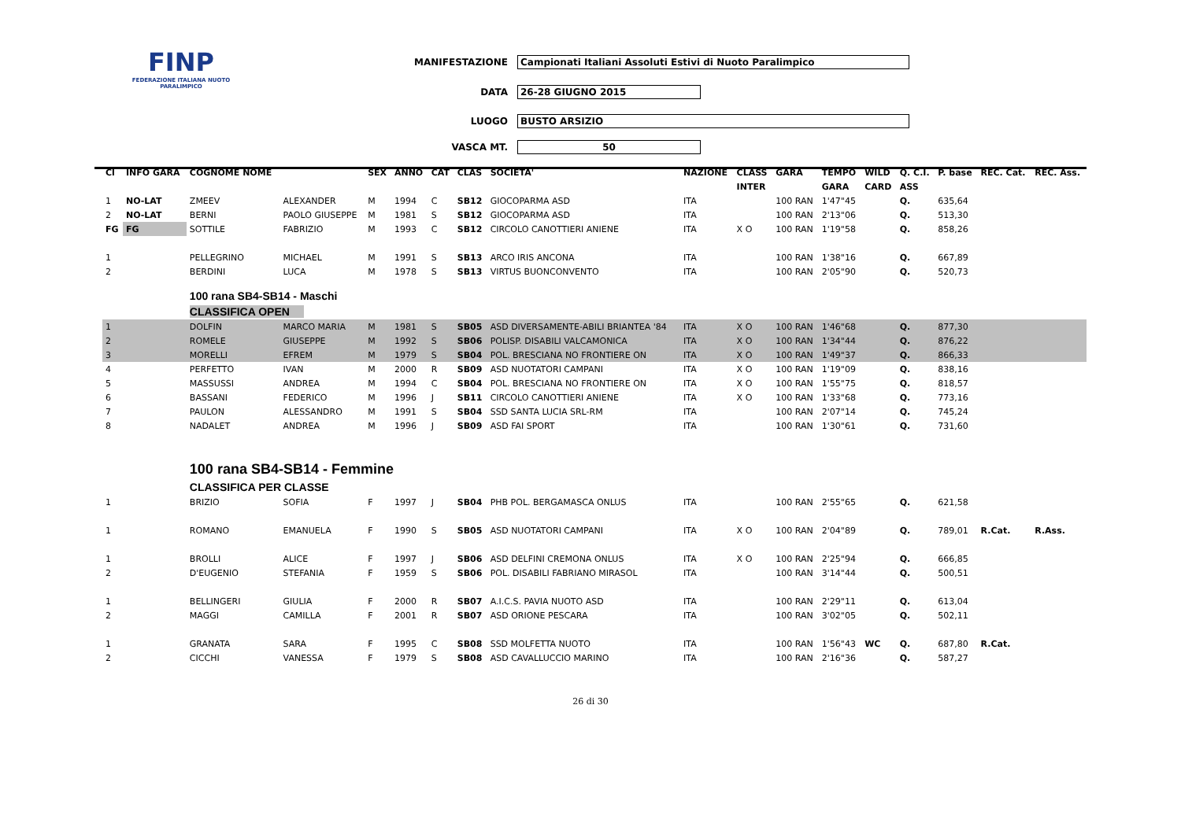FINP
FEDERAZIONE ITALIANA NUOTO PARALIMPICO
MANIFESTAZIONE Campionati Italiani Assoluti Estivi di Nuoto Paralimpico
DATA 26-28 GIUGNO 2015
LUOGO BUSTO ARSIZIO
VASCA MT. 50
| Cl | INFO GARA | COGNOME NOME | | SEX | ANNO | CAT | CLAS | SOCIETA' | NAZIONE | CLASS | GARA | TEMPO | WILD | Q. C.I. | P. base | REC. Cat. | REC. Ass. |
| --- | --- | --- | --- | --- | --- | --- | --- | --- | --- | --- | --- | --- | --- | --- | --- | --- | --- |
| | | | | | | | | | | INTER | | GARA | CARD | ASS | | | |
| 1 | NO-LAT | ZMEEV | ALEXANDER | M | 1994 | C | SB12 | GIOCOPARMA ASD | ITA | | 100 RAN | 1'47"45 | | Q. | 635,64 | | |
| 2 | NO-LAT | BERNI | PAOLO GIUSEPPE | M | 1981 | S | SB12 | GIOCOPARMA ASD | ITA | | 100 RAN | 2'13"06 | | Q. | 513,30 | | |
| FG | FG | SOTTILE | FABRIZIO | M | 1993 | C | SB12 | CIRCOLO CANOTTIERI ANIENE | ITA | X O | 100 RAN | 1'19"58 | | Q. | 858,26 | | |
| 1 | | PELLEGRINO | MICHAEL | M | 1991 | S | SB13 | ARCO IRIS ANCONA | ITA | | 100 RAN | 1'38"16 | | Q. | 667,89 | | |
| 2 | | BERDINI | LUCA | M | 1978 | S | SB13 | VIRTUS BUONCONVENTO | ITA | | 100 RAN | 2'05"90 | | Q. | 520,73 | | |
| | | 100 rana SB4-SB14 - Maschi | | | | | | | | | | | | | | | |
| | | CLASSIFICA OPEN | | | | | | | | | | | | | | | |
| 1 | | DOLFIN | MARCO MARIA | M | 1981 | S | SB05 | ASD DIVERSAMENTE-ABILI BRIANTEA '84 | ITA | X O | 100 RAN | 1'46"68 | | Q. | 877,30 | | |
| 2 | | ROMELE | GIUSEPPE | M | 1992 | S | SB06 | POLISP. DISABILI VALCAMONICA | ITA | X O | 100 RAN | 1'34"44 | | Q. | 876,22 | | |
| 3 | | MORELLI | EFREM | M | 1979 | S | SB04 | POL. BRESCIANA NO FRONTIERE ON | ITA | X O | 100 RAN | 1'49"37 | | Q. | 866,33 | | |
| 4 | | PERFETTO | IVAN | M | 2000 | R | SB09 | ASD NUOTATORI CAMPANI | ITA | X O | 100 RAN | 1'19"09 | | Q. | 838,16 | | |
| 5 | | MASSUSSI | ANDREA | M | 1994 | C | SB04 | POL. BRESCIANA NO FRONTIERE ON | ITA | X O | 100 RAN | 1'55"75 | | Q. | 818,57 | | |
| 6 | | BASSANI | FEDERICO | M | 1996 | J | SB11 | CIRCOLO CANOTTIERI ANIENE | ITA | X O | 100 RAN | 1'33"68 | | Q. | 773,16 | | |
| 7 | | PAULON | ALESSANDRO | M | 1991 | S | SB04 | SSD SANTA LUCIA SRL-RM | ITA | | 100 RAN | 2'07"14 | | Q. | 745,24 | | |
| 8 | | NADALET | ANDREA | M | 1996 | J | SB09 | ASD FAI SPORT | ITA | | 100 RAN | 1'30"61 | | Q. | 731,60 | | |
| | | 100 rana SB4-SB14 - Femmine | | | | | | | | | | | | | | | |
| | | CLASSIFICA PER CLASSE | | | | | | | | | | | | | | | |
| 1 | | BRIZIO | SOFIA | F | 1997 | J | SB04 | PHB POL. BERGAMASCA ONLUS | ITA | | 100 RAN | 2'55"65 | | Q. | 621,58 | | |
| 1 | | ROMANO | EMANUELA | F | 1990 | S | SB05 | ASD NUOTATORI CAMPANI | ITA | X O | 100 RAN | 2'04"89 | | Q. | 789,01 | R.Cat. | R.Ass. |
| 1 | | BROLLI | ALICE | F | 1997 | J | SB06 | ASD DELFINI CREMONA ONLUS | ITA | X O | 100 RAN | 2'25"94 | | Q. | 666,85 | | |
| 2 | | D'EUGENIO | STEFANIA | F | 1959 | S | SB06 | POL. DISABILI FABRIANO MIRASOL | ITA | | 100 RAN | 3'14"44 | | Q. | 500,51 | | |
| 1 | | BELLINGERI | GIULIA | F | 2000 | R | SB07 | A.I.C.S. PAVIA NUOTO ASD | ITA | | 100 RAN | 2'29"11 | | Q. | 613,04 | | |
| 2 | | MAGGI | CAMILLA | F | 2001 | R | SB07 | ASD ORIONE PESCARA | ITA | | 100 RAN | 3'02"05 | | Q. | 502,11 | | |
| 1 | | GRANATA | SARA | F | 1995 | C | SB08 | SSD MOLFETTA NUOTO | ITA | | 100 RAN | 1'56"43 | WC | Q. | 687,80 | R.Cat. | |
| 2 | | CICCHI | VANESSA | F | 1979 | S | SB08 | ASD CAVALLUCCIO MARINO | ITA | | 100 RAN | 2'16"36 | | Q. | 587,27 | | |
26 di 30